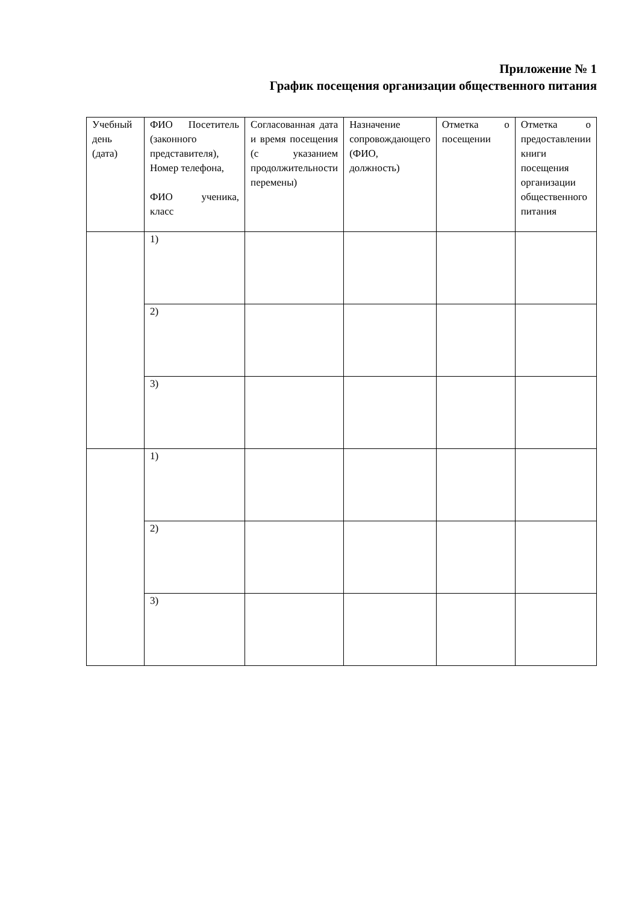Приложение № 1
График посещения организации общественного питания
| Учебный день (дата) | ФИО Посетитель (законного представителя), Номер телефона, ФИО ученика, класс | Согласованная дата и время посещения (с указанием продолжительности перемены) | Назначение сопровождающего (ФИО, должность) | Отметка о посещении | Отметка о предоставлении книги посещения организации общественного питания |
| --- | --- | --- | --- | --- | --- |
| | 1) | | | | |
| | 2) | | | | |
| | 3) | | | | |
| | 1) | | | | |
| | 2) | | | | |
| | 3) | | | | |